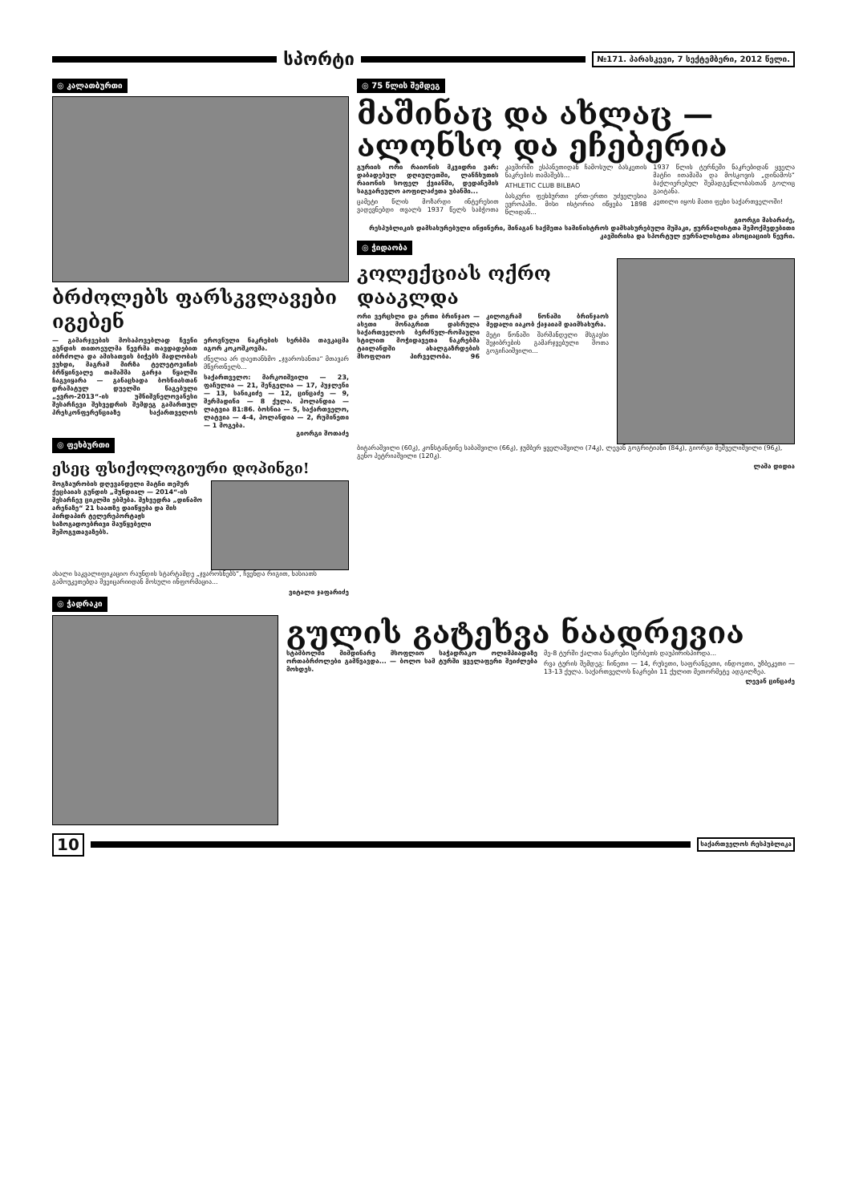სპორტი
№171. პარასკევი, 7 სექტემბერი, 2012 წელი.
◎ კალათბურთი
ბრძოლებს ფარსკვლავები იგებენ
— გამარჯვების მოსაპოვებლად ჩვენი გუნდის თითოეულმა წევრმა თავდადებით იბრძოლა და ამისათვის ბიჭებს მადლობას ვუხდი, მაგრამ მირზა ტელეტოვიჩის ბრწყინვალე თამაშმა გარჯა წყალში ჩაგვიყარა — განაცხადა ბოსნიასთან დრამატულ დუელში წაგებული „ევრო-2013“-ის უმნიშვნელოვანესი შესარჩევი შეხვედრის შემდეგ გამართულ პრესკონფერენციაზე საქართველოს ეროვნული ნაკრების სერბმა თავკაცმა იგორ კოკოშკოვმა.
ძნელია არ დაეთანხმო „ჯვაროსანთა“ მთავარ მწვრთნელს...
საქართველო: მარკოიშვილი — 23, ფაჩულია — 21, შენგელია — 17, პუჯლენი — 13, სანიკიძე — 12, ცინცაძე — 9, შერმადინი — 8 ქულა. ჰოლანდია — ლატვია 81:86. ბოსნია — 5, საქართველო, ლატვია — 4-4, ჰოლანდია — 2, რუმინეთი — 1 მოგება.
გიორგი შოთაძე
◎ ფეხბურთი
ესეც ფსიქოლოგიური დოპინგი!
მოგზაურობის დღევანდელი მატჩი თემურ ქეცბაიას გუნდის „მუნდიალ — 2014“-ის შესარჩევ ციკლში ებმება. შეხვედრა „დინამო არენაზე“ 21 საათზე დაიწყება და მის პირდაპირ ტელერეპორტაჟს საზოგადოებრივი მაუწყებელი შემოგვთავაზებს.
ახალი საკვალიფიკაციო რაუნდის სტარტამდე „ჯვაროსნებს“, ჩვენდა რიგით, ხასიათს გამოუკეთებდა შვეიცარიიდან მოსული ინფორმაცია...
ვიტალი ჯაფარიძე
◎ 75 წლის შემდეგ
მაშინაც და ახლაც — ალონსო და ეჩებერია
გურიის ორი რაიონის მკვიდრი ვარ: დაბადებულ დღიულეთში, ლანჩხუთის რაიონის სოფელ ქვიანში, დედაჩემის საგვარეულო აოფილაძეთა უბანში...
ცამეტი წლის მოზარდი ინტერესით ვადევნებდი თვალს 1937 წელს საბჭოთა კავშირში ესპანეთიდან ჩამოსულ ბასკეთის ნაკრების თამაშებს...
ATHLETIC CLUB BILBAO
ბასკური ფეხბურთი ერთ-ერთი უძველესია ევროპაში. მისი ისტორია იწყება 1898 წლიდან...
1937 წლის ტურნეში ნაკრებიდან ყველა მატჩი ითამაშა და მოსკოვის „დინამოს“ ბაქლიერებულ შემადგენლობასთან გოლიც გაიტანა.
კეთილი იყოს მათი ფეხი საქართველოში!
გიორგი მახარაძე,
რესპუბლიკის დამსახურებული ინჟინერი, შინაგან საქმეთა სამინისტროს დამსახურებული მუშაკი, ჟურნალისტთა შემოქმედებითი კავშირისა და სპორტულ ჟურნალისტთა ასოციაციის წევრი.
◎ ჭიდაობა
კოლექციას ოქრო დააკლდა
ორი ვერცხლი და ერთი ბრინჯაო — ასეთი მონაგრით დასრულა საქართველოს ბერძნულ-რომაული სტილით მოჭიდავეთა ნაკრებმა ტაილანდში ახალგაზრდების მსოფლიო პირველობა. 96 კილოგრამ წონაში ბრინჯაოს მედალი იაკობ ქაჯაიამ დაიმსახურა.
მეტი წონაში შარშანდელი მსგავსი შეჯიბრების გამარჯვებული შოთა გოგიჩაიშვილი...
ბიტარაშვილი (60კ), კონსტანტინე საბაშვილი (66კ), ჯუმბერ ყველაშვილი (74კ), ლევან გოგრიტიანი (84კ), გიორგი მეშველიშვილი (96კ), გენო პეტრიაშვილი (120კ).
ლაშა დიდია
◎ ჭადრაკი
გულის გატეხვა ნაადრევია
სტამბოლში მიმდინარე მსოფლიო საჭადრაკო ოლიმპიადაზე ორთაბრძოლები გამწვავდა... — ბოლო სამ ტურში ყველაფერი შეიძლება მოხდეს.
მე-8 ტურში ქალთა ნაკრები სერბეთს დაუპირისპირდა...
რვა ტურის შემდეგ: ჩინეთი — 14, რუსეთი, საფრანგეთი, ინდოეთი, უზბეკეთი — 13-13 ქულა. საქართველოს ნაკრები 11 ქულით მეთორმეტე ადგილზეა.
ლევან ცინცაძე
10
საქართველოს რესპუბლიკა